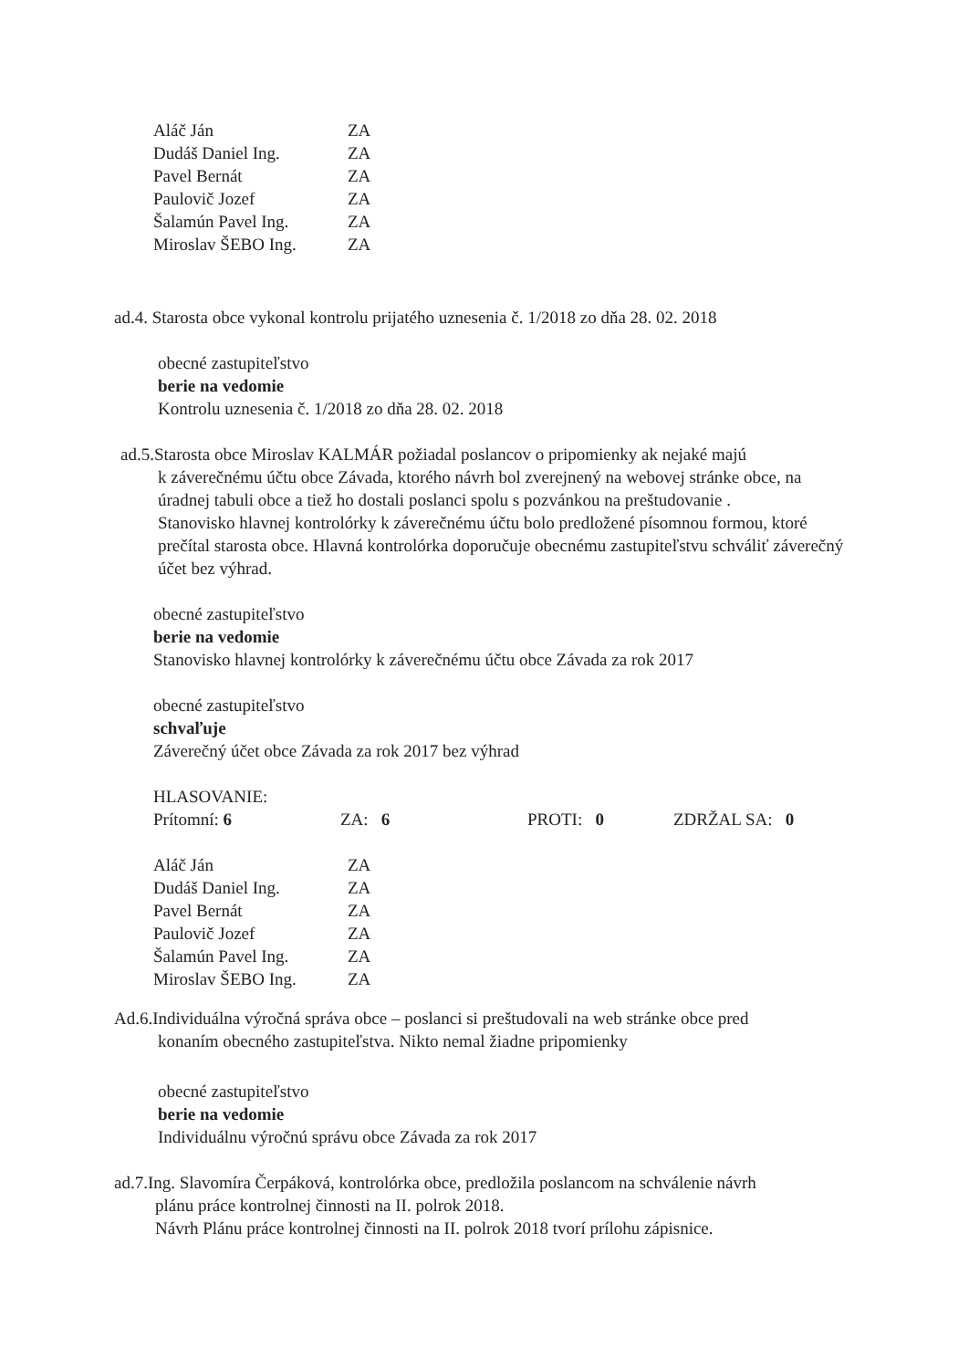| Aláč Ján | ZA |
| Dudáš Daniel Ing. | ZA |
| Pavel Bernát | ZA |
| Paulovič Jozef | ZA |
| Šalamún Pavel Ing. | ZA |
| Miroslav ŠEBO Ing. | ZA |
ad.4. Starosta obce vykonal kontrolu prijatého uznesenia č. 1/2018 zo dňa 28. 02. 2018
obecné zastupiteľstvo
berie na vedomie
Kontrolu uznesenia č. 1/2018 zo dňa 28. 02. 2018
ad.5.Starosta obce Miroslav KALMÁR požiadal poslancov o pripomienky ak nejaké majú
k záverečnému účtu obce Závada, ktorého návrh bol zverejnený na webovej stránke obce, na úradnej tabuli obce a tiež ho dostali poslanci spolu s pozvánkou na preštudovanie .
Stanovisko hlavnej kontrolórky k záverečnému účtu bolo predložené písomnou formou, ktoré prečítal starosta obce. Hlavná kontrolórka doporučuje obecnému zastupiteľstvu schváliť záverečný účet bez výhrad.
obecné zastupiteľstvo
berie na vedomie
Stanovisko hlavnej kontrolórky k záverečnému účtu obce Závada za rok 2017
obecné zastupiteľstvo
schvaľuje
Záverečný účet obce Závada za rok 2017 bez výhrad
HLASOVANIE:
| Prítomní: 6 | ZA: 6 | PROTI: 0 | ZDRŽAL SA: 0 |
| Aláč Ján | ZA |
| Dudáš Daniel Ing. | ZA |
| Pavel Bernát | ZA |
| Paulovič Jozef | ZA |
| Šalamún Pavel Ing. | ZA |
| Miroslav ŠEBO Ing. | ZA |
Ad.6.Individuálna výročná správa obce – poslanci si preštudovali na web stránke obce pred
konaním obecného zastupiteľstva. Nikto nemal žiadne pripomienky
obecné zastupiteľstvo
berie na vedomie
Individuálnu výročnú správu obce Závada za rok 2017
ad.7.Ing. Slavomíra Čerpáková, kontrolórka obce, predložila poslancom na schválenie návrh
plánu práce kontrolnej činnosti na II. polrok 2018.
Návrh Plánu práce kontrolnej činnosti na II. polrok 2018 tvorí prílohu zápisnice.